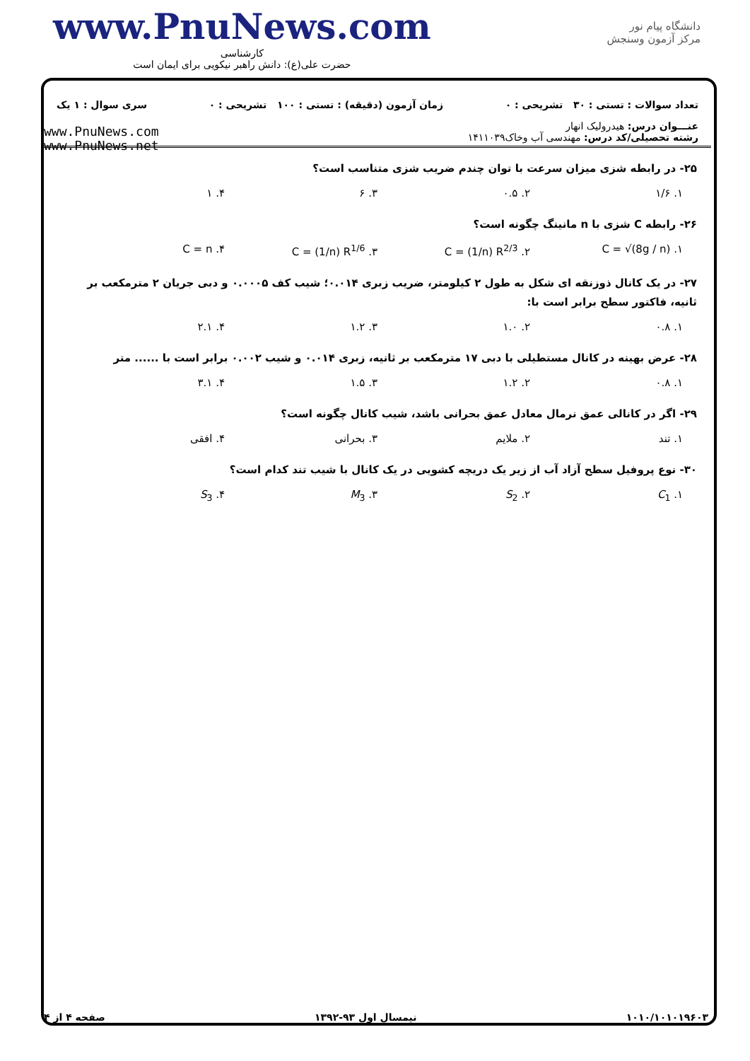www.PnuNews.com
کارشناسی
حضرت علی(ع): دانش راهبر نیکویی برای ایمان است
دانشگاه پیام نور
مرکز آزمون وسنجش
تعداد سوالات : تستی : ۳۰ تشریحی : ۰ زمان آزمون (دقیقه) : تستی : ۱۰۰ تشریحی : ۰ سری سوال : ۱ یک
عنـــوان درس: هیدرولیک انهار
رشته تحصیلی/کد درس: مهندسی آب وخاک۱۴۱۱۰۳۹
www.PnuNews.com
www.PnuNews.net
۲۵- در رابطه شزی میزان سرعت با توان چندم ضریب شزی متناسب است؟
۱. ۱/۶ ۲. ۰.۵ ۳. ۶ ۴. ۱
۲۶- رابطه C شزی با n مانینگ چگونه است؟
۱. C = √(8g / n) ۲. C = (1/n) R<sup>2/3</sup> ۳. C = (1/n) R<sup>1/6</sup> ۴. C = n
۲۷- در یک کانال ذوزنقه ای شکل به طول ۲ کیلومتر، ضریب زبری ۰.۰۱۴؛ شیب کف ۰.۰۰۰۵ و دبی جریان ۲ مترمکعب بر ثانیه، فاکتور سطح برابر است با:
۱. ۰.۸ ۲. ۱.۰ ۳. ۱.۲ ۴. ۲.۱
۲۸- عرض بهینه در کانال مستطیلی با دبی ۱۷ مترمکعب بر ثانیه، زبری ۰.۰۱۴ و شیب ۰.۰۰۲ برابر است با ...... متر
۱. ۰.۸ ۲. ۱.۲ ۳. ۱.۵ ۴. ۳.۱
۲۹- اگر در کانالی عمق نرمال معادل عمق بحرانی باشد، شیب کانال چگونه است؟
۱. تند ۲. ملایم ۳. بحرانی ۴. افقی
۳۰- نوع پروفیل سطح آزاد آب از زیر یک دریچه کشویی در یک کانال با شیب تند کدام است؟
۱. C<sub>1</sub> ۲. S<sub>2</sub> ۳. M<sub>3</sub> ۴. S<sub>3</sub>
۱۰۱۰/۱۰۱۰۱۹۶۰۳ نیمسال اول ۹۳-۱۳۹۲ صفحه ۴ از ۴